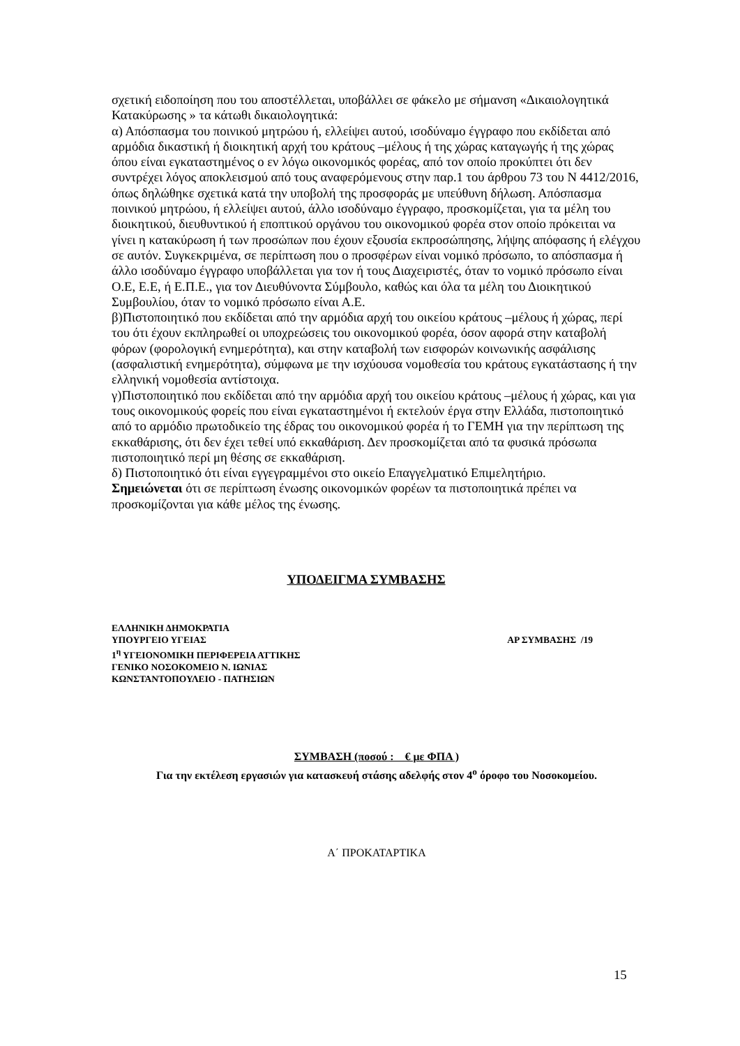σχετική ειδοποίηση που του αποστέλλεται, υποβάλλει σε φάκελο με σήμανση «Δικαιολογητικά Κατακύρωσης » τα κάτωθι δικαιολογητικά:
α) Απόσπασμα του ποινικού μητρώου ή, ελλείψει αυτού, ισοδύναμο έγγραφο που εκδίδεται από αρμόδια δικαστική ή διοικητική αρχή του κράτους –μέλους ή της χώρας καταγωγής ή της χώρας όπου είναι εγκαταστημένος ο εν λόγω οικονομικός φορέας, από τον οποίο προκύπτει ότι δεν συντρέχει λόγος αποκλεισμού από τους αναφερόμενους στην παρ.1 του άρθρου 73 του Ν 4412/2016, όπως δηλώθηκε σχετικά κατά την υποβολή της προσφοράς με υπεύθυνη δήλωση. Απόσπασμα ποινικού μητρώου, ή ελλείψει αυτού, άλλο ισοδύναμο έγγραφο, προσκομίζεται, για τα μέλη του διοικητικού, διευθυντικού ή εποπτικού οργάνου του οικονομικού φορέα στον οποίο πρόκειται να γίνει η κατακύρωση ή των προσώπων που έχουν εξουσία εκπροσώπησης, λήψης απόφασης ή ελέγχου σε αυτόν. Συγκεκριμένα, σε περίπτωση που ο προσφέρων είναι νομικό πρόσωπο, το απόσπασμα ή άλλο ισοδύναμο έγγραφο υποβάλλεται για τον ή τους Διαχειριστές, όταν το νομικό πρόσωπο είναι Ο.Ε, Ε.Ε, ή Ε.Π.Ε., για τον Διευθύνοντα Σύμβουλο, καθώς και όλα τα μέλη του Διοικητικού Συμβουλίου, όταν το νομικό πρόσωπο είναι Α.Ε.
β)Πιστοποιητικό που εκδίδεται από την αρμόδια αρχή του οικείου κράτους –μέλους ή χώρας, περί του ότι έχουν εκπληρωθεί οι υποχρεώσεις του οικονομικού φορέα, όσον αφορά στην καταβολή φόρων (φορολογική ενημερότητα), και στην καταβολή των εισφορών κοινωνικής ασφάλισης (ασφαλιστική ενημερότητα), σύμφωνα με την ισχύουσα νομοθεσία του κράτους εγκατάστασης ή την ελληνική νομοθεσία αντίστοιχα.
γ)Πιστοποιητικό που εκδίδεται από την αρμόδια αρχή του οικείου κράτους –μέλους ή χώρας, και για τους οικονομικούς φορείς που είναι εγκαταστημένοι ή εκτελούν έργα στην Ελλάδα, πιστοποιητικό από το αρμόδιο πρωτοδικείο της έδρας του οικονομικού φορέα ή το ΓΕΜΗ για την περίπτωση της εκκαθάρισης, ότι δεν έχει τεθεί υπό εκκαθάριση. Δεν προσκομίζεται από τα φυσικά πρόσωπα πιστοποιητικό περί μη θέσης σε εκκαθάριση.
δ) Πιστοποιητικό ότι είναι εγγεγραμμένοι στο οικείο Επαγγελματικό Επιμελητήριο.
Σημειώνεται ότι σε περίπτωση ένωσης οικονομικών φορέων τα πιστοποιητικά πρέπει να προσκομίζονται για κάθε μέλος της ένωσης.
ΥΠΟΔΕΙΓΜΑ ΣΥΜΒΑΣΗΣ
ΕΛΛΗΝΙΚΗ ΔΗΜΟΚΡΑΤΙΑ
ΥΠΟΥΡΓΕΙΟ ΥΓΕΙΑΣ ΑΡ ΣΥΜΒΑΣΗΣ /19
1<sup>η</sup> ΥΓΕΙΟΝΟΜΙΚΗ ΠΕΡΙΦΕΡΕΙΑ ΑΤΤΙΚΗΣ
ΓΕΝΙΚΟ ΝΟΣΟΚΟΜΕΙΟ Ν. ΙΩΝΙΑΣ
ΚΩΝΣΤΑΝΤΟΠΟΥΛΕΙΟ - ΠΑΤΗΣΙΩΝ
ΣΥΜΒΑΣΗ (ποσού : € με ΦΠΑ )
Για την εκτέλεση εργασιών για κατασκευή στάσης αδελφής στον 4<sup>ο</sup> όροφο του Νοσοκομείου.
Α΄ ΠΡΟΚΑΤΑΡΤΙΚΑ
15